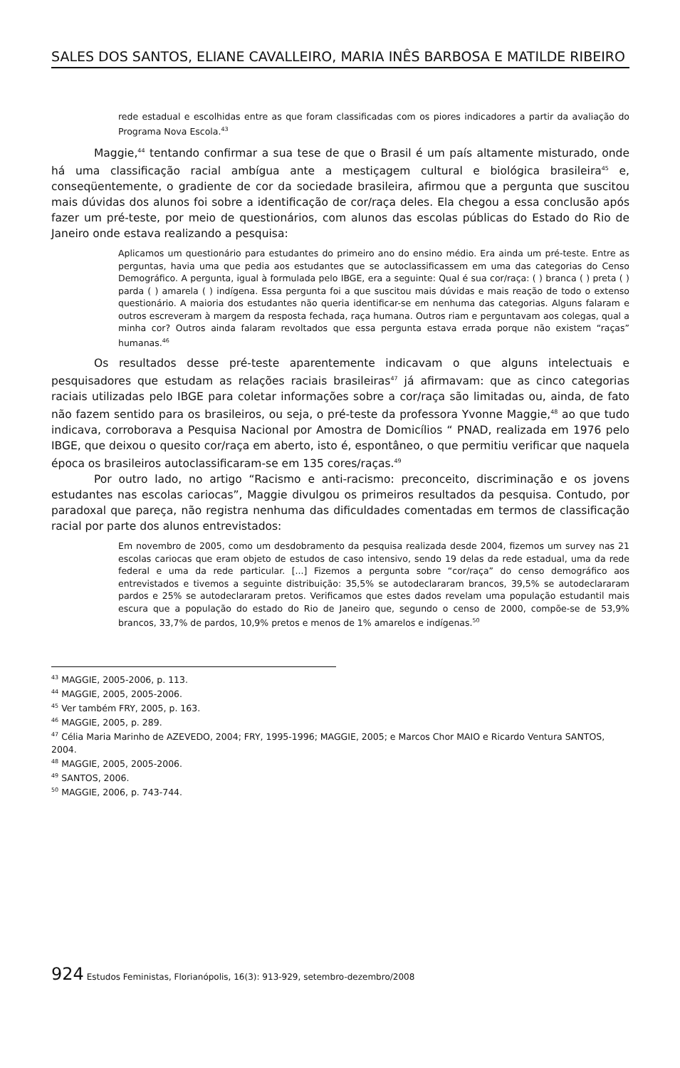SALES DOS SANTOS, ELIANE CAVALLEIRO, MARIA INÊS BARBOSA E MATILDE RIBEIRO
rede estadual e escolhidas entre as que foram classificadas com os piores indicadores a partir da avaliação do Programa Nova Escola.<sup>43</sup>
Maggie,<sup>44</sup> tentando confirmar a sua tese de que o Brasil é um país altamente misturado, onde há uma classificação racial ambígua ante a mestiçagem cultural e biológica brasileira<sup>45</sup> e, conseqüentemente, o gradiente de cor da sociedade brasileira, afirmou que a pergunta que suscitou mais dúvidas dos alunos foi sobre a identificação de cor/raça deles. Ela chegou a essa conclusão após fazer um pré-teste, por meio de questionários, com alunos das escolas públicas do Estado do Rio de Janeiro onde estava realizando a pesquisa:
Aplicamos um questionário para estudantes do primeiro ano do ensino médio. Era ainda um pré-teste. Entre as perguntas, havia uma que pedia aos estudantes que se autoclassificassem em uma das categorias do Censo Demográfico. A pergunta, igual à formulada pelo IBGE, era a seguinte: Qual é sua cor/raça: ( ) branca ( ) preta ( ) parda ( ) amarela ( ) indígena. Essa pergunta foi a que suscitou mais dúvidas e mais reação de todo o extenso questionário. A maioria dos estudantes não queria identificar-se em nenhuma das categorias. Alguns falaram e outros escreveram à margem da resposta fechada, raça humana. Outros riam e perguntavam aos colegas, qual a minha cor? Outros ainda falaram revoltados que essa pergunta estava errada porque não existem “raças” humanas.<sup>46</sup>
Os resultados desse pré-teste aparentemente indicavam o que alguns intelectuais e pesquisadores que estudam as relações raciais brasileiras<sup>47</sup> já afirmavam: que as cinco categorias raciais utilizadas pelo IBGE para coletar informações sobre a cor/raça são limitadas ou, ainda, de fato não fazem sentido para os brasileiros, ou seja, o pré-teste da professora Yvonne Maggie,<sup>48</sup> ao que tudo indicava, corroborava a Pesquisa Nacional por Amostra de Domicílios “ PNAD, realizada em 1976 pelo IBGE, que deixou o quesito cor/raça em aberto, isto é, espontâneo, o que permitiu verificar que naquela época os brasileiros autoclassificaram-se em 135 cores/raças.<sup>49</sup>
Por outro lado, no artigo “Racismo e anti-racismo: preconceito, discriminação e os jovens estudantes nas escolas cariocas”, Maggie divulgou os primeiros resultados da pesquisa. Contudo, por paradoxal que pareça, não registra nenhuma das dificuldades comentadas em termos de classificação racial por parte dos alunos entrevistados:
Em novembro de 2005, como um desdobramento da pesquisa realizada desde 2004, fizemos um survey nas 21 escolas cariocas que eram objeto de estudos de caso intensivo, sendo 19 delas da rede estadual, uma da rede federal e uma da rede particular. [...] Fizemos a pergunta sobre “cor/raça” do censo demográfico aos entrevistados e tivemos a seguinte distribuição: 35,5% se autodeclararam brancos, 39,5% se autodeclararam pardos e 25% se autodeclararam pretos. Verificamos que estes dados revelam uma população estudantil mais escura que a população do estado do Rio de Janeiro que, segundo o censo de 2000, compõe-se de 53,9% brancos, 33,7% de pardos, 10,9% pretos e menos de 1% amarelos e indígenas.<sup>50</sup>
<sup>43</sup> MAGGIE, 2005-2006, p. 113.
<sup>44</sup> MAGGIE, 2005, 2005-2006.
<sup>45</sup> Ver também FRY, 2005, p. 163.
<sup>46</sup> MAGGIE, 2005, p. 289.
<sup>47</sup> Célia Maria Marinho de AZEVEDO, 2004; FRY, 1995-1996; MAGGIE, 2005; e Marcos Chor MAIO e Ricardo Ventura SANTOS, 2004.
<sup>48</sup> MAGGIE, 2005, 2005-2006.
<sup>49</sup> SANTOS, 2006.
<sup>50</sup> MAGGIE, 2006, p. 743-744.
924 Estudos Feministas, Florianópolis, 16(3): 913-929, setembro-dezembro/2008